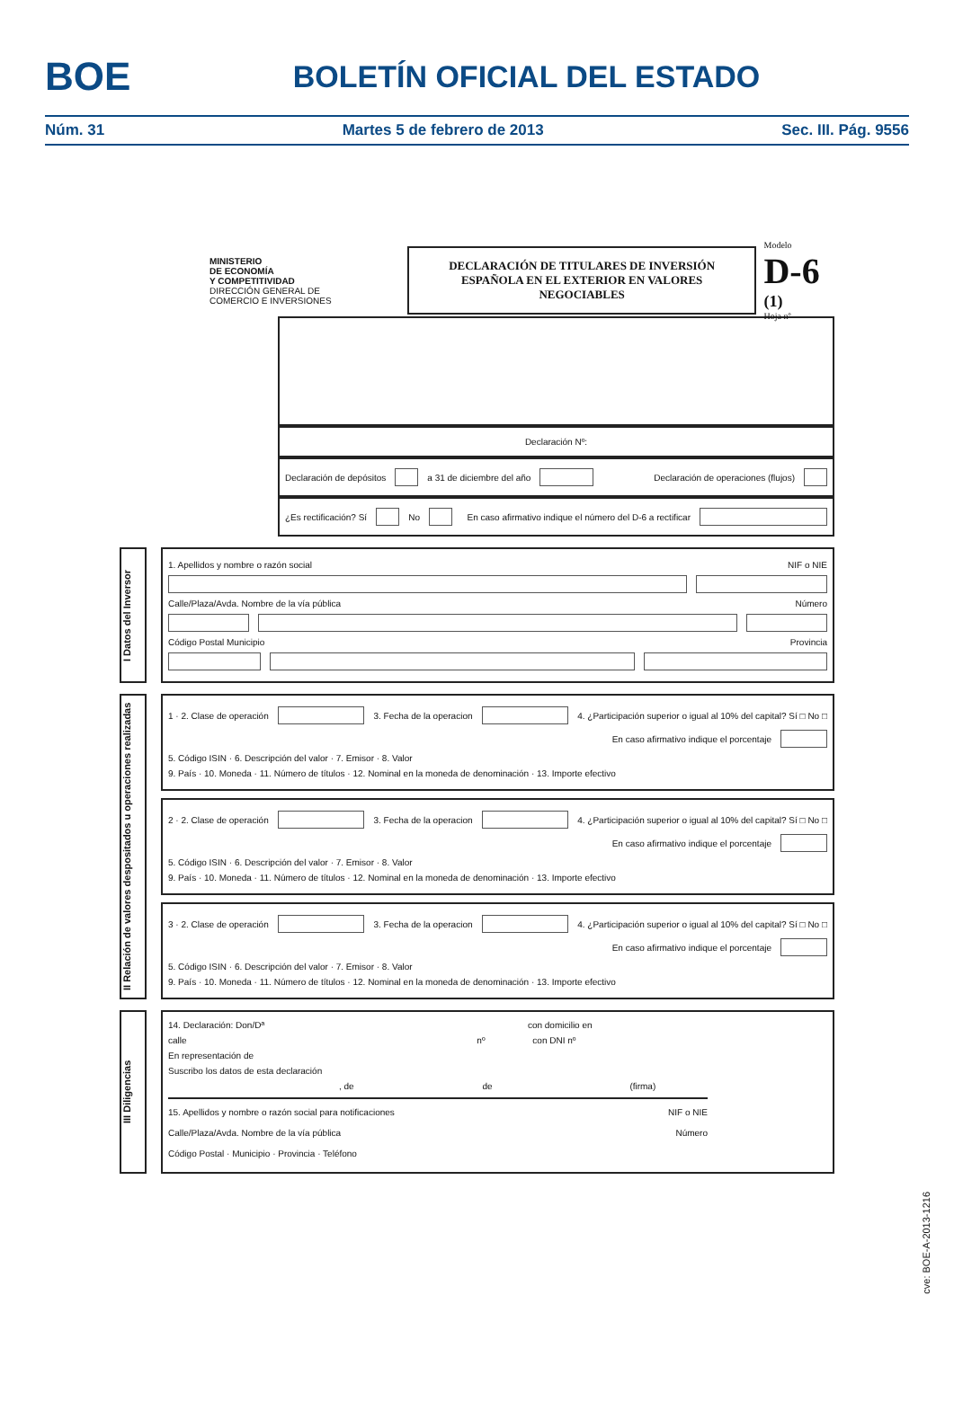BOE
BOLETÍN OFICIAL DEL ESTADO
Núm. 31 Martes 5 de febrero de 2013 Sec. III. Pág. 9556
MINISTERIO
DE ECONOMÍA
Y COMPETITIVIDAD
DIRECCIÓN GENERAL DE
COMERCIO E INVERSIONES
DECLARACIÓN DE TITULARES DE INVERSIÓN
ESPAÑOLA EN EL EXTERIOR EN VALORES
NEGOCIABLES
Modelo
D-6 (1)
Hoja nº
Declaración Nº:
Declaración de depósitos a 31 de diciembre del año Declaración de operaciones (flujos)
¿Es rectificación? Sí No En caso afirmativo indique el número del D-6 a rectificar
I Datos del Inversor
1. Apellidos y nombre o razón social NIF o NIE
Calle/Plaza/Avda. Nombre de la vía pública Número
Código Postal Municipio Provincia
II Relación de valores despositados u operaciones realizadas
1 · 2. Clase de operación 3. Fecha de la operacion 4. ¿Participación superior o igual al 10% del capital? Sí □ No □
En caso afirmativo indique el porcentaje
5. Código ISIN · 6. Descripción del valor · 7. Emisor · 8. Valor
9. País · 10. Moneda · 11. Número de títulos · 12. Nominal en la moneda de denominación · 13. Importe efectivo
2 · 2. Clase de operación 3. Fecha de la operacion 4. ¿Participación superior o igual al 10% del capital? Sí □ No □
En caso afirmativo indique el porcentaje
5. Código ISIN · 6. Descripción del valor · 7. Emisor · 8. Valor
9. País · 10. Moneda · 11. Número de títulos · 12. Nominal en la moneda de denominación · 13. Importe efectivo
3 · 2. Clase de operación 3. Fecha de la operacion 4. ¿Participación superior o igual al 10% del capital? Sí □ No □
En caso afirmativo indique el porcentaje
5. Código ISIN · 6. Descripción del valor · 7. Emisor · 8. Valor
9. País · 10. Moneda · 11. Número de títulos · 12. Nominal en la moneda de denominación · 13. Importe efectivo
III Diligencias
14. Declaración: Don/Dª con domicilio en
calle nº con DNI nº
En representación de
Suscribo los datos de esta declaración
, de de (firma)
15. Apellidos y nombre o razón social para notificaciones NIF o NIE
Calle/Plaza/Avda. Nombre de la vía pública Número
Código Postal · Municipio · Provincia · Teléfono
cve: BOE-A-2013-1216